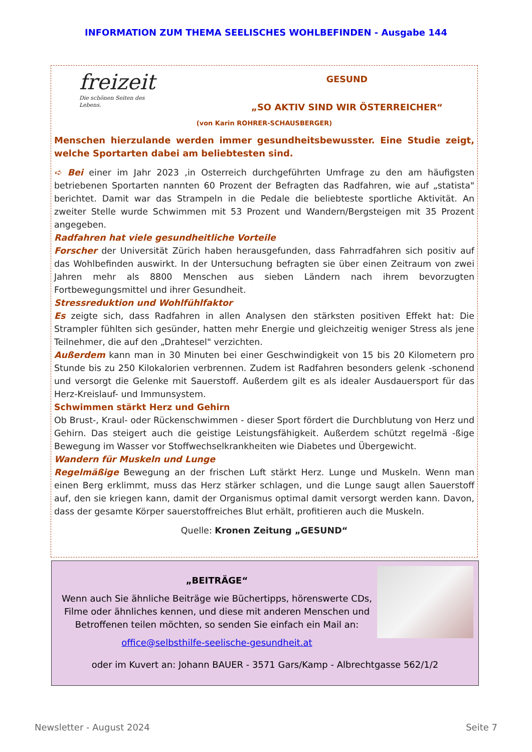INFORMATION ZUM THEMA SEELISCHES WOHLBEFINDEN - Ausgabe 144
freizeit
Die schönen Seiten des Lebens.
GESUND
„SO AKTIV SIND WIR ÖSTERREICHER“
(von Karin ROHRER-SCHAUSBERGER)
Menschen hierzulande werden immer gesundheitsbewusster. Eine Studie zeigt, welche Sportarten dabei am beliebtesten sind.
➪ Bei einer im Jahr 2023 ,in Osterreich durchgeführten Umfrage zu den am häufigsten betriebenen Sportarten nannten 60 Prozent der Befragten das Radfahren, wie auf „statista" berichtet. Damit war das Strampeln in die Pedale die beliebteste sportliche Aktivität. An zweiter Stelle wurde Schwimmen mit 53 Prozent und Wandern/Bergsteigen mit 35 Prozent angegeben.
Radfahren hat viele gesundheitliche Vorteile
Forscher der Universität Zürich haben herausgefunden, dass Fahrradfahren sich positiv auf das Wohlbefinden auswirkt. In der Untersuchung befragten sie über einen Zeitraum von zwei Jahren mehr als 8800 Menschen aus sieben Ländern nach ihrem bevorzugten Fortbewegungsmittel und ihrer Gesundheit.
Stressreduktion und Wohlfühlfaktor
Es zeigte sich, dass Radfahren in allen Analysen den stärksten positiven Effekt hat: Die Strampler fühlten sich gesünder, hatten mehr Energie und gleichzeitig weniger Stress als jene Teilnehmer, die auf den „Drahtesel" verzichten.
Außerdem kann man in 30 Minuten bei einer Geschwindigkeit von 15 bis 20 Kilometern pro Stunde bis zu 250 Kilokalorien verbrennen. Zudem ist Radfahren besonders gelenk -schonend und versorgt die Gelenke mit Sauerstoff. Außerdem gilt es als idealer Ausdauersport für das Herz-Kreislauf- und Immunsystem.
Schwimmen stärkt Herz und Gehirn
Ob Brust-, Kraul- oder Rückenschwimmen - dieser Sport fördert die Durchblutung von Herz und Gehirn. Das steigert auch die geistige Leistungsfähigkeit. Außerdem schützt regelmä -ßige Bewegung im Wasser vor Stoffwechselkrankheiten wie Diabetes und Übergewicht.
Wandern für Muskeln und Lunge
Regelmäßige Bewegung an der frischen Luft stärkt Herz. Lunge und Muskeln. Wenn man einen Berg erklimmt, muss das Herz stärker schlagen, und die Lunge saugt allen Sauerstoff auf, den sie kriegen kann, damit der Organismus optimal damit versorgt werden kann. Davon, dass der gesamte Körper sauerstoffreiches Blut erhält, profitieren auch die Muskeln.
Quelle: Kronen Zeitung „GESUND“
„BEITRÄGE“
Wenn auch Sie ähnliche Beiträge wie Büchertipps, hörenswerte CDs, Filme oder ähnliches kennen, und diese mit anderen Menschen und Betroffenen teilen möchten, so senden Sie einfach ein Mail an:
office@selbsthilfe-seelische-gesundheit.at
oder im Kuvert an: Johann BAUER - 3571 Gars/Kamp - Albrechtgasse 562/1/2
Newsletter - August 2024 Seite 7